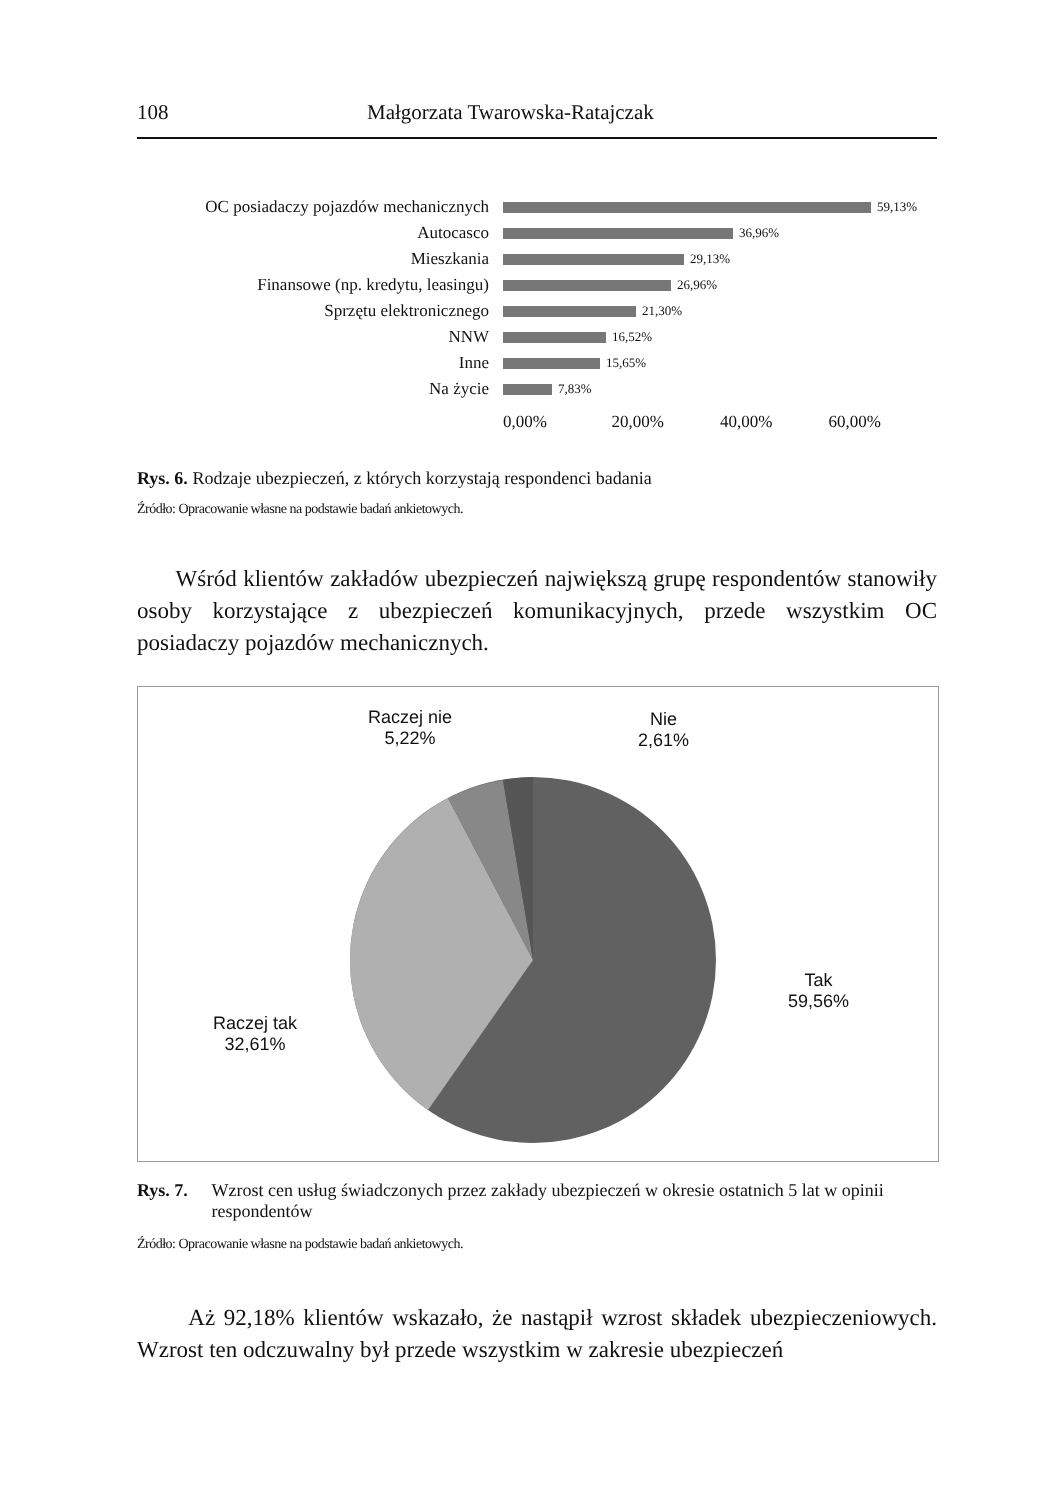108 Małgorzata Twarowska-Ratajczak
OC posiadaczy pojazdów mechanicznych 59,13%
Autocasco 36,96%
Mieszkania 29,13%
Finansowe (np. kredytu, leasingu) 26,96%
Sprzętu elektronicznego 21,30%
NNW 16,52%
Inne 15,65%
Na życie 7,83%
0,00% 20,00% 40,00% 60,00%
Rys. 6. Rodzaje ubezpieczeń, z których korzystają respondenci badania
Źródło: Opracowanie własne na podstawie badań ankietowych.
Wśród klientów zakładów ubezpieczeń największą grupę respondentów stanowiły osoby korzystające z ubezpieczeń komunikacyjnych, przede wszystkim OC posiadaczy pojazdów mechanicznych.
Raczej nie
5,22%
Nie
2,61%
Tak
59,56%
Raczej tak
32,61%
Rys. 7. Wzrost cen usług świadczonych przez zakłady ubezpieczeń w okresie ostatnich 5 lat w opinii respondentów
Źródło: Opracowanie własne na podstawie badań ankietowych.
Aż 92,18% klientów wskazało, że nastąpił wzrost składek ubezpieczeniowych. Wzrost ten odczuwalny był przede wszystkim w zakresie ubezpieczeń